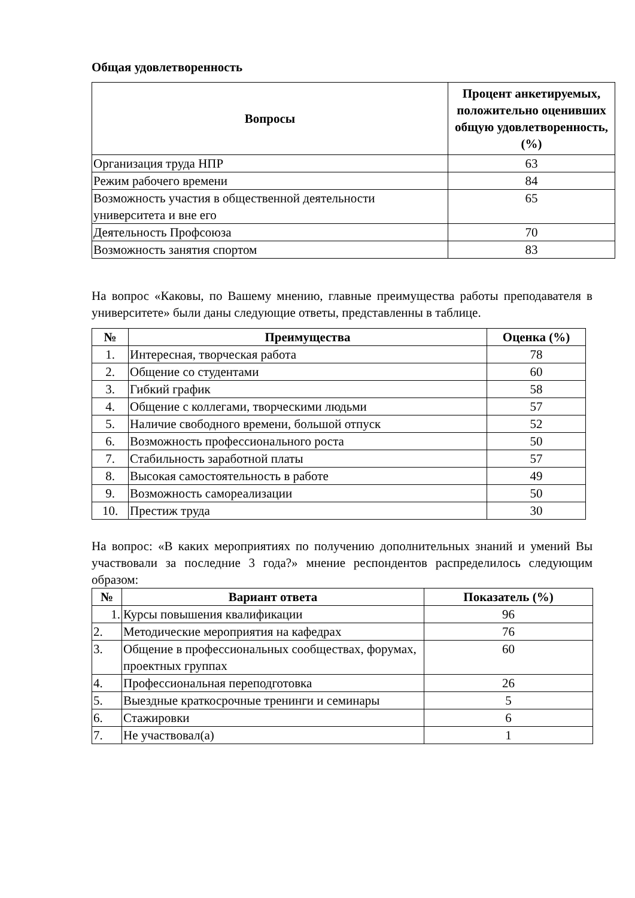Общая удовлетворенность
| Вопросы | Процент анкетируемых, положительно оценивших общую удовлетворенность, (%) |
| --- | --- |
| Организация труда НПР | 63 |
| Режим рабочего времени | 84 |
| Возможность участия в общественной деятельности университета и вне его | 65 |
| Деятельность Профсоюза | 70 |
| Возможность занятия спортом | 83 |
На вопрос «Каковы, по Вашему мнению, главные преимущества работы преподавателя в университете» были даны следующие ответы, представленны в таблице.
| № | Преимущества | Оценка (%) |
| --- | --- | --- |
| 1. | Интересная, творческая работа | 78 |
| 2. | Общение со студентами | 60 |
| 3. | Гибкий график | 58 |
| 4. | Общение с коллегами, творческими людьми | 57 |
| 5. | Наличие свободного времени, большой отпуск | 52 |
| 6. | Возможность профессионального роста | 50 |
| 7. | Стабильность заработной платы | 57 |
| 8. | Высокая самостоятельность в работе | 49 |
| 9. | Возможность самореализации | 50 |
| 10. | Престиж труда | 30 |
На вопрос: «В каких мероприятиях по получению дополнительных знаний и умений Вы участвовали за последние 3 года?» мнение респондентов распределилось следующим образом:
| № | Вариант ответа | Показатель (%) |
| --- | --- | --- |
| 1. | Курсы повышения квалификации | 96 |
| 2. | Методические мероприятия на кафедрах | 76 |
| 3. | Общение в профессиональных сообществах, форумах, проектных группах | 60 |
| 4. | Профессиональная переподготовка | 26 |
| 5. | Выездные краткосрочные тренинги и семинары | 5 |
| 6. | Стажировки | 6 |
| 7. | Не участвовал(а) | 1 |